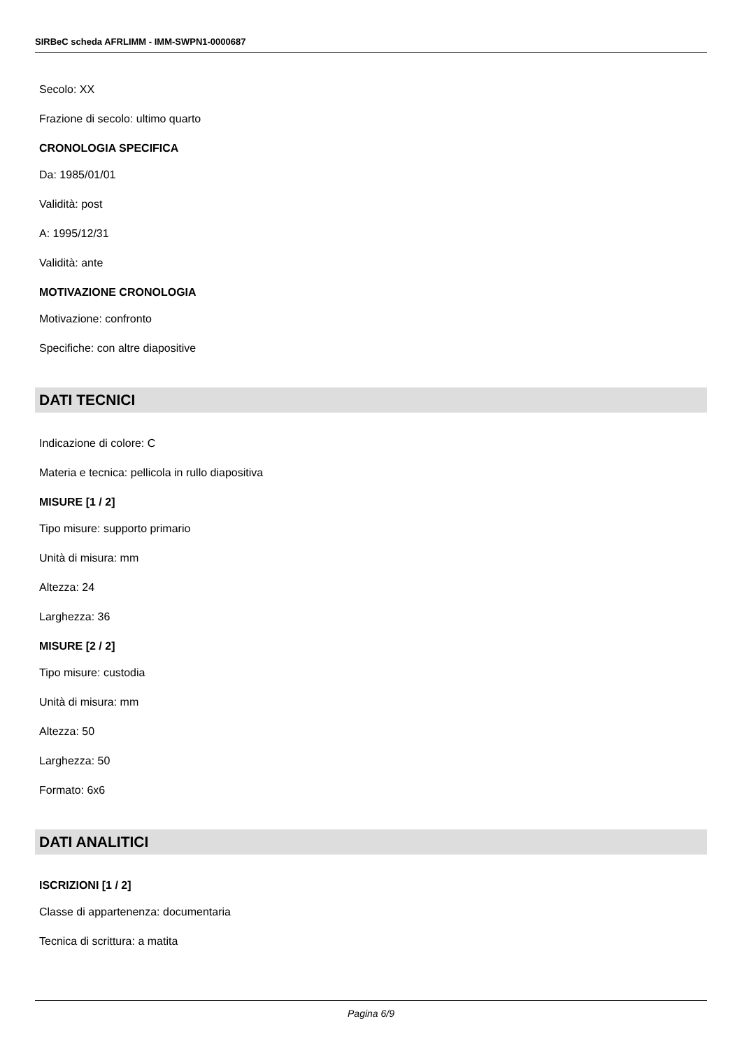SIRBeC scheda AFRLIMM - IMM-SWPN1-0000687
Secolo: XX
Frazione di secolo: ultimo quarto
CRONOLOGIA SPECIFICA
Da: 1985/01/01
Validità: post
A: 1995/12/31
Validità: ante
MOTIVAZIONE CRONOLOGIA
Motivazione: confronto
Specifiche: con altre diapositive
DATI TECNICI
Indicazione di colore: C
Materia e tecnica: pellicola in rullo diapositiva
MISURE [1 / 2]
Tipo misure: supporto primario
Unità di misura: mm
Altezza: 24
Larghezza: 36
MISURE [2 / 2]
Tipo misure: custodia
Unità di misura: mm
Altezza: 50
Larghezza: 50
Formato: 6x6
DATI ANALITICI
ISCRIZIONI [1 / 2]
Classe di appartenenza: documentaria
Tecnica di scrittura: a matita
Pagina 6/9